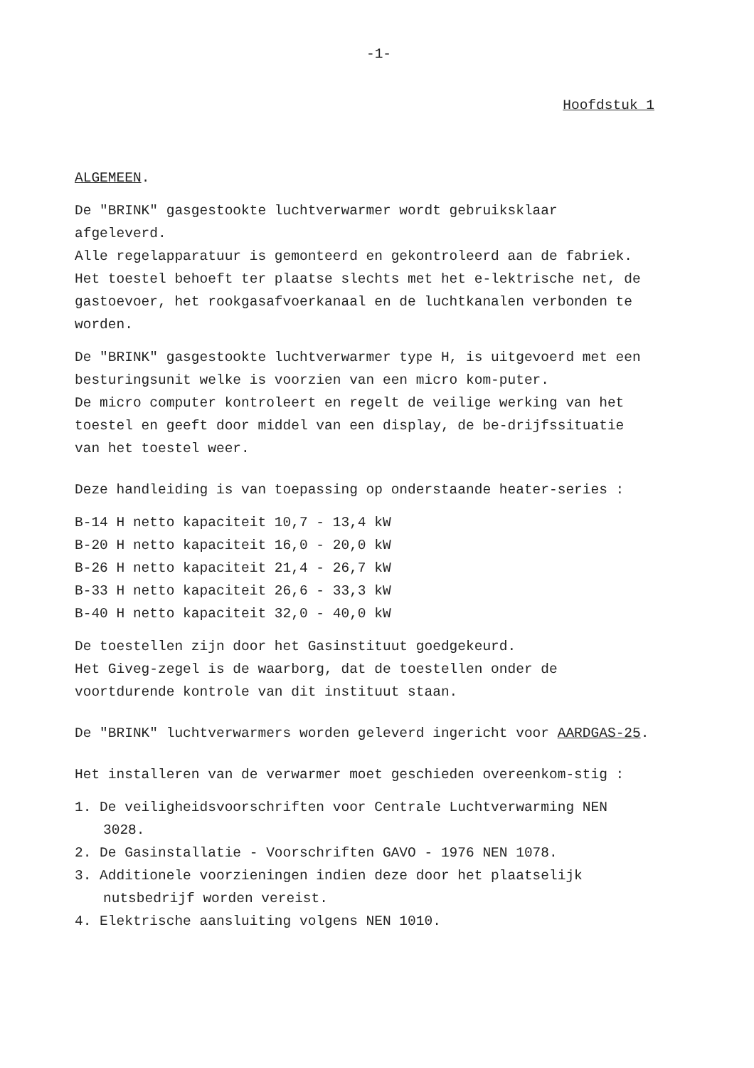-1-
Hoofdstuk 1
ALGEMEEN.
De "BRINK" gasgestookte luchtverwarmer wordt gebruiksklaar afgeleverd.
Alle regelapparatuur is gemonteerd en gekontroleerd aan de fabriek. Het toestel behoeft ter plaatse slechts met het e-lektrische net, de gastoevoer, het rookgasafvoerkanaal en de luchtkanalen verbonden te worden.
De "BRINK" gasgestookte luchtverwarmer type H, is uitgevoerd met een besturingsunit welke is voorzien van een micro kom-puter.
De micro computer kontroleert en regelt de veilige werking van het toestel en geeft door middel van een display, de be-drijfssituatie van het toestel weer.
Deze handleiding is van toepassing op onderstaande heater-series :
B-14 H netto kapaciteit 10,7 - 13,4 kW
B-20 H netto kapaciteit 16,0 - 20,0 kW
B-26 H netto kapaciteit 21,4 - 26,7 kW
B-33 H netto kapaciteit 26,6 - 33,3 kW
B-40 H netto kapaciteit 32,0 - 40,0 kW
De toestellen zijn door het Gasinstituut goedgekeurd.
Het Giveg-zegel is de waarborg, dat de toestellen onder de voortdurende kontrole van dit instituut staan.
De "BRINK" luchtverwarmers worden geleverd ingericht voor AARDGAS-25.
Het installeren van de verwarmer moet geschieden overeenkom-stig :
1. De veiligheidsvoorschriften voor Centrale Luchtverwarming NEN 3028.
2. De Gasinstallatie - Voorschriften GAVO - 1976 NEN 1078.
3. Additionele voorzieningen indien deze door het plaatselijk nutsbedrijf worden vereist.
4. Elektrische aansluiting volgens NEN 1010.